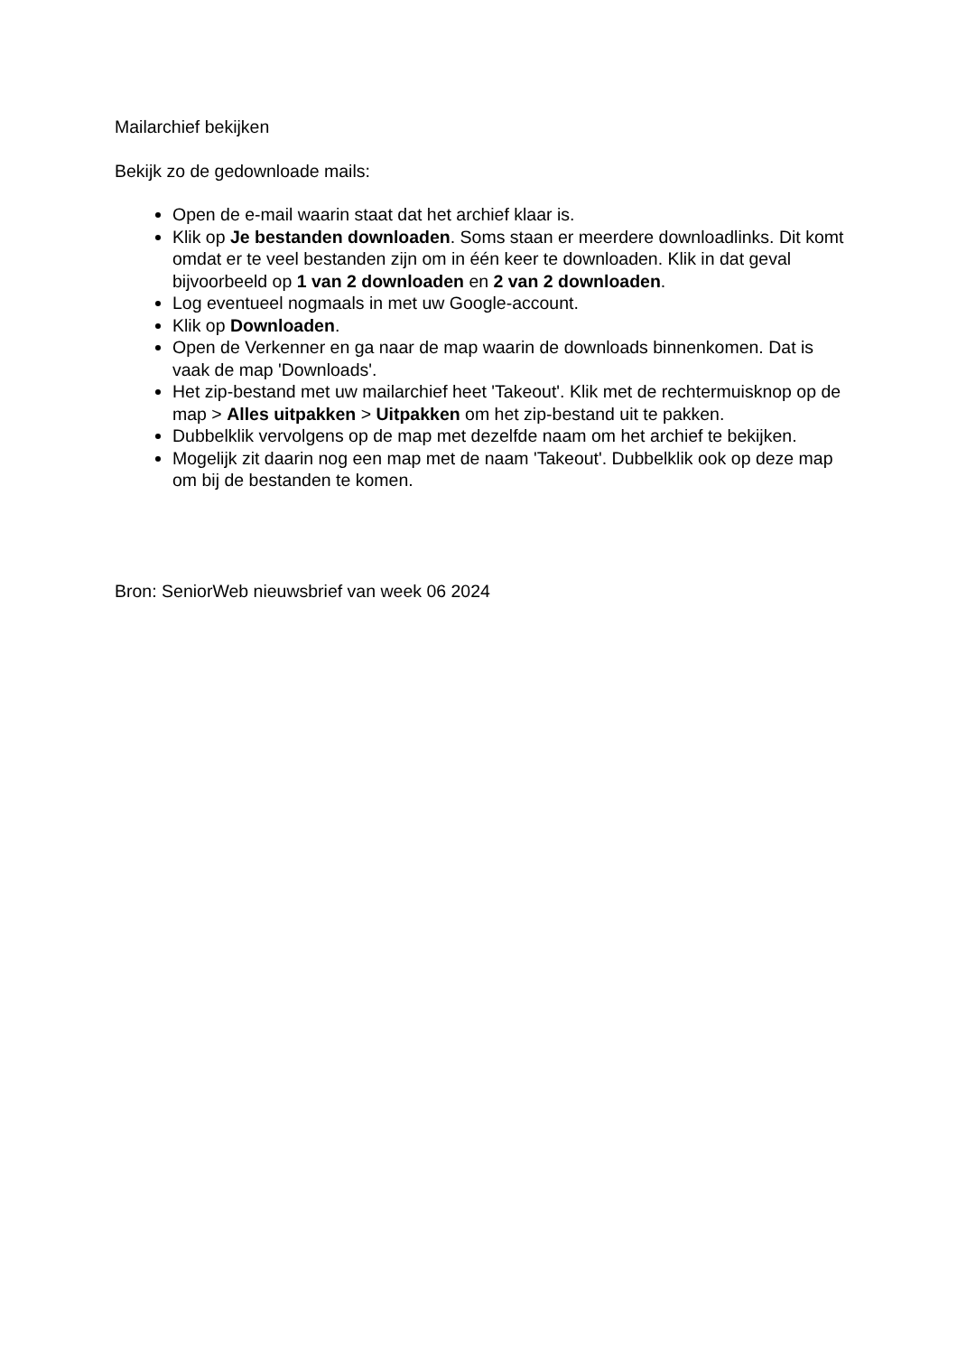Mailarchief bekijken
Bekijk zo de gedownloade mails:
Open de e-mail waarin staat dat het archief klaar is.
Klik op Je bestanden downloaden. Soms staan er meerdere downloadlinks. Dit komt omdat er te veel bestanden zijn om in één keer te downloaden. Klik in dat geval bijvoorbeeld op 1 van 2 downloaden en 2 van 2 downloaden.
Log eventueel nogmaals in met uw Google-account.
Klik op Downloaden.
Open de Verkenner en ga naar de map waarin de downloads binnenkomen. Dat is vaak de map 'Downloads'.
Het zip-bestand met uw mailarchief heet 'Takeout'. Klik met de rechtermuisknop op de map > Alles uitpakken > Uitpakken om het zip-bestand uit te pakken.
Dubbelklik vervolgens op de map met dezelfde naam om het archief te bekijken.
Mogelijk zit daarin nog een map met de naam 'Takeout'. Dubbelklik ook op deze map om bij de bestanden te komen.
Bron: SeniorWeb nieuwsbrief van week 06 2024